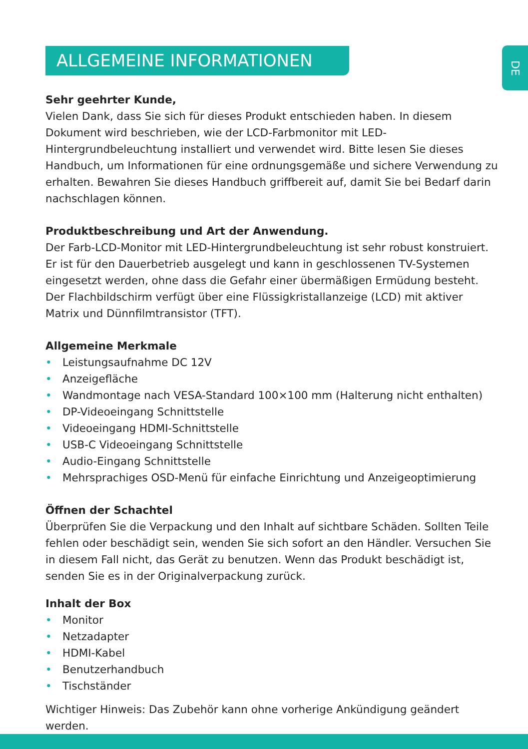ALLGEMEINE INFORMATIONEN
DE
Sehr geehrter Kunde,
Vielen Dank, dass Sie sich für dieses Produkt entschieden haben. In diesem Dokument wird beschrieben, wie der LCD-Farbmonitor mit LED-Hintergrundbeleuchtung installiert und verwendet wird. Bitte lesen Sie dieses Handbuch, um Informationen für eine ordnungsgemäße und sichere Verwendung zu erhalten. Bewahren Sie dieses Handbuch griffbereit auf, damit Sie bei Bedarf darin nachschlagen können.
Produktbeschreibung und Art der Anwendung.
Der Farb-LCD-Monitor mit LED-Hintergrundbeleuchtung ist sehr robust konstruiert. Er ist für den Dauerbetrieb ausgelegt und kann in geschlossenen TV-Systemen eingesetzt werden, ohne dass die Gefahr einer übermäßigen Ermüdung besteht. Der Flachbildschirm verfügt über eine Flüssigkristallanzeige (LCD) mit aktiver Matrix und Dünnfilmtransistor (TFT).
Allgemeine Merkmale
• Leistungsaufnahme DC 12V
• Anzeigefläche
• Wandmontage nach VESA-Standard 100×100 mm (Halterung nicht enthalten)
• DP-Videoeingang Schnittstelle
• Videoeingang HDMI-Schnittstelle
• USB-C Videoeingang Schnittstelle
• Audio-Eingang Schnittstelle
• Mehrsprachiges OSD-Menü für einfache Einrichtung und Anzeigeoptimierung
Öffnen der Schachtel
Überprüfen Sie die Verpackung und den Inhalt auf sichtbare Schäden. Sollten Teile fehlen oder beschädigt sein, wenden Sie sich sofort an den Händler. Versuchen Sie in diesem Fall nicht, das Gerät zu benutzen. Wenn das Produkt beschädigt ist, senden Sie es in der Originalverpackung zurück.
Inhalt der Box
• Monitor
• Netzadapter
• HDMI-Kabel
• Benutzerhandbuch
• Tischständer
Wichtiger Hinweis: Das Zubehör kann ohne vorherige Ankündigung geändert werden.